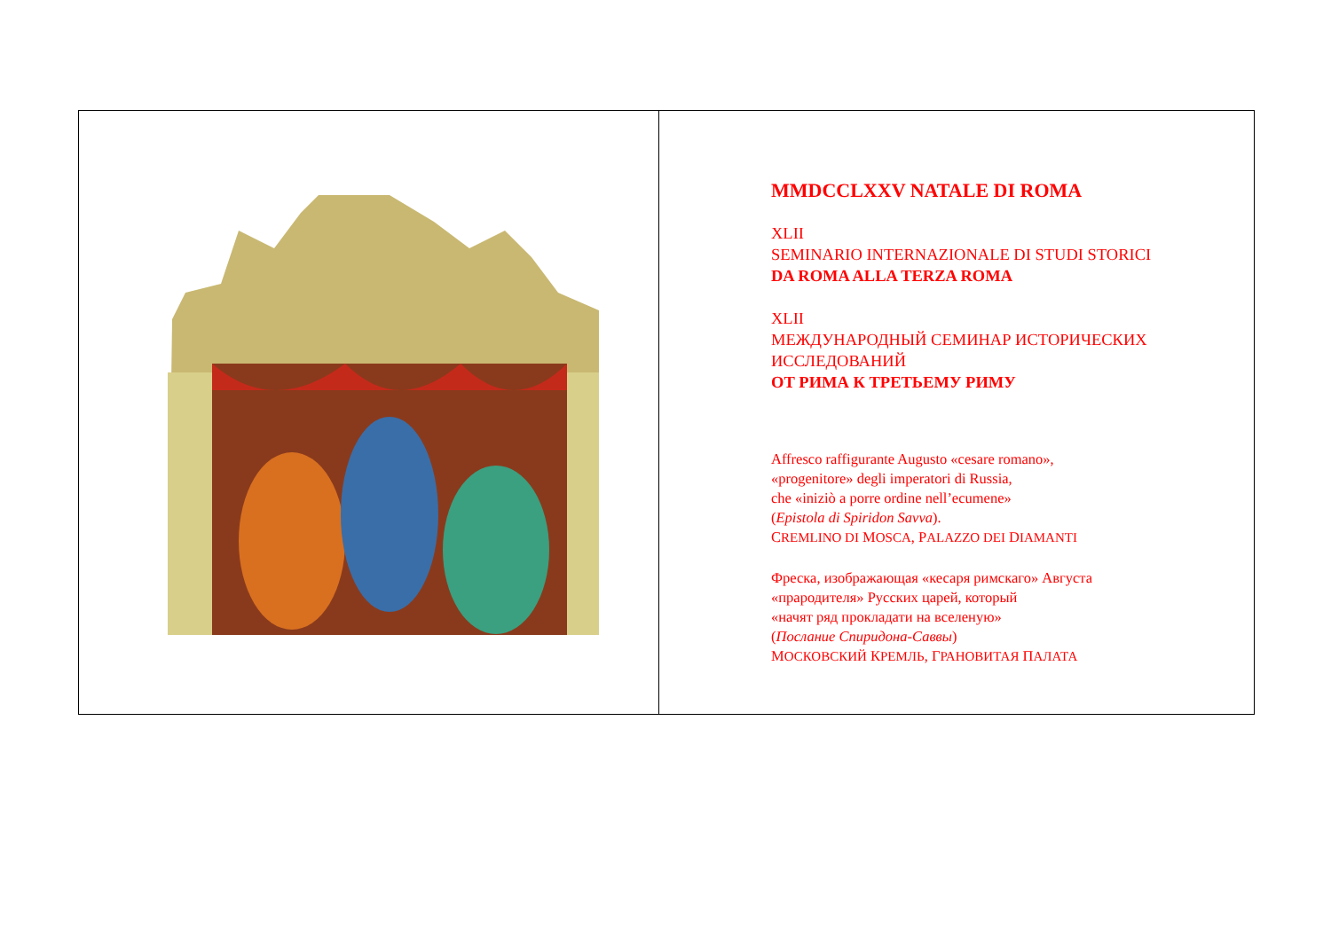MMDCCLXXV NATALE DI ROMA
XLII
SEMINARIO INTERNAZIONALE DI STUDI STORICI
DA ROMA ALLA TERZA ROMA
XLII
МЕЖДУНАРОДНЫЙ СЕМИНАР ИСТОРИЧЕСКИХ
ИССЛЕДОВАНИЙ
ОТ РИМА К ТРЕТЬЕМУ РИМУ
Affresco raffigurante Augusto «cesare romano»,
«progenitore» degli imperatori di Russia,
che «iniziò a porre ordine nell’ecumene»
(Epistola di Spiridon Savva).
CREMLINO DI MOSCA, PALAZZO DEI DIAMANTI
Фреска, изображающая «кесаря римскаго» Августа
«прародителя» Русских царей, который
«начят ряд прокладати на вселеную»
(Послание Спиридона-Саввы)
МОСКОВСКИЙ КРЕМЛЬ, ГРАНОВИТАЯ ПАЛАТА